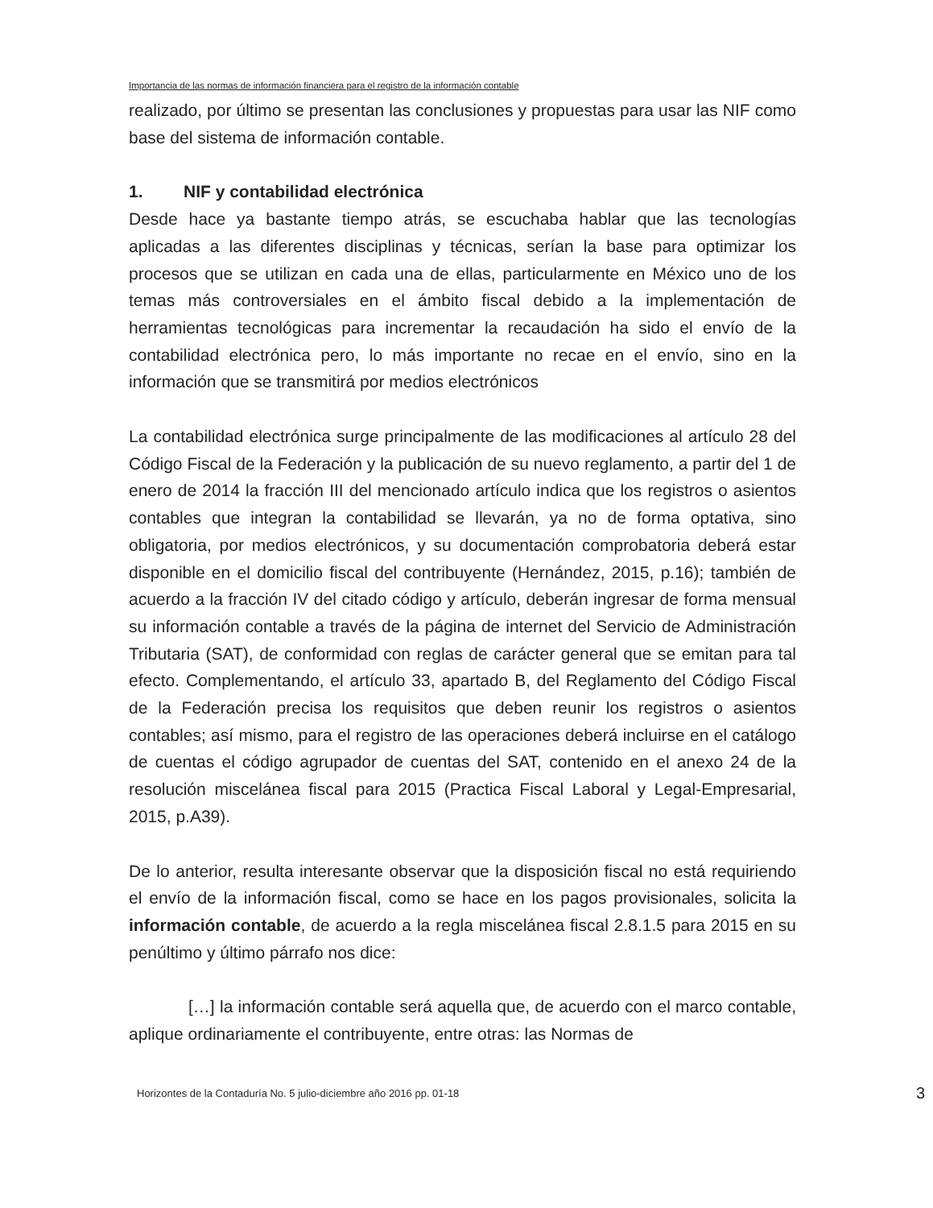Importancia de las normas de información financiera para el registro de la información contable
realizado, por último se presentan las conclusiones y propuestas para usar las NIF como base del sistema de información contable.
1. NIF y contabilidad electrónica
Desde hace ya bastante tiempo atrás, se escuchaba hablar que las tecnologías aplicadas a las diferentes disciplinas y técnicas, serían la base para optimizar los procesos que se utilizan en cada una de ellas, particularmente en México uno de los temas más controversiales en el ámbito fiscal debido a la implementación de herramientas tecnológicas para incrementar la recaudación ha sido el envío de la contabilidad electrónica pero, lo más importante no recae en el envío, sino en la información que se transmitirá por medios electrónicos
La contabilidad electrónica surge principalmente de las modificaciones al artículo 28 del Código Fiscal de la Federación y la publicación de su nuevo reglamento, a partir del 1 de enero de 2014 la fracción III del mencionado artículo indica que los registros o asientos contables que integran la contabilidad se llevarán, ya no de forma optativa, sino obligatoria, por medios electrónicos, y su documentación comprobatoria deberá estar disponible en el domicilio fiscal del contribuyente (Hernández, 2015, p.16); también de acuerdo a la fracción IV del citado código y artículo, deberán ingresar de forma mensual su información contable a través de la página de internet del Servicio de Administración Tributaria (SAT), de conformidad con reglas de carácter general que se emitan para tal efecto. Complementando, el artículo 33, apartado B, del Reglamento del Código Fiscal de la Federación precisa los requisitos que deben reunir los registros o asientos contables; así mismo, para el registro de las operaciones deberá incluirse en el catálogo de cuentas el código agrupador de cuentas del SAT, contenido en el anexo 24 de la resolución miscelánea fiscal para 2015 (Practica Fiscal Laboral y Legal-Empresarial, 2015, p.A39).
De lo anterior, resulta interesante observar que la disposición fiscal no está requiriendo el envío de la información fiscal, como se hace en los pagos provisionales, solicita la información contable, de acuerdo a la regla miscelánea fiscal 2.8.1.5 para 2015 en su penúltimo y último párrafo nos dice:
[…] la información contable será aquella que, de acuerdo con el marco contable, aplique ordinariamente el contribuyente, entre otras: las Normas de
Horizontes de la Contaduría No. 5 julio-diciembre año 2016 pp. 01-18 3